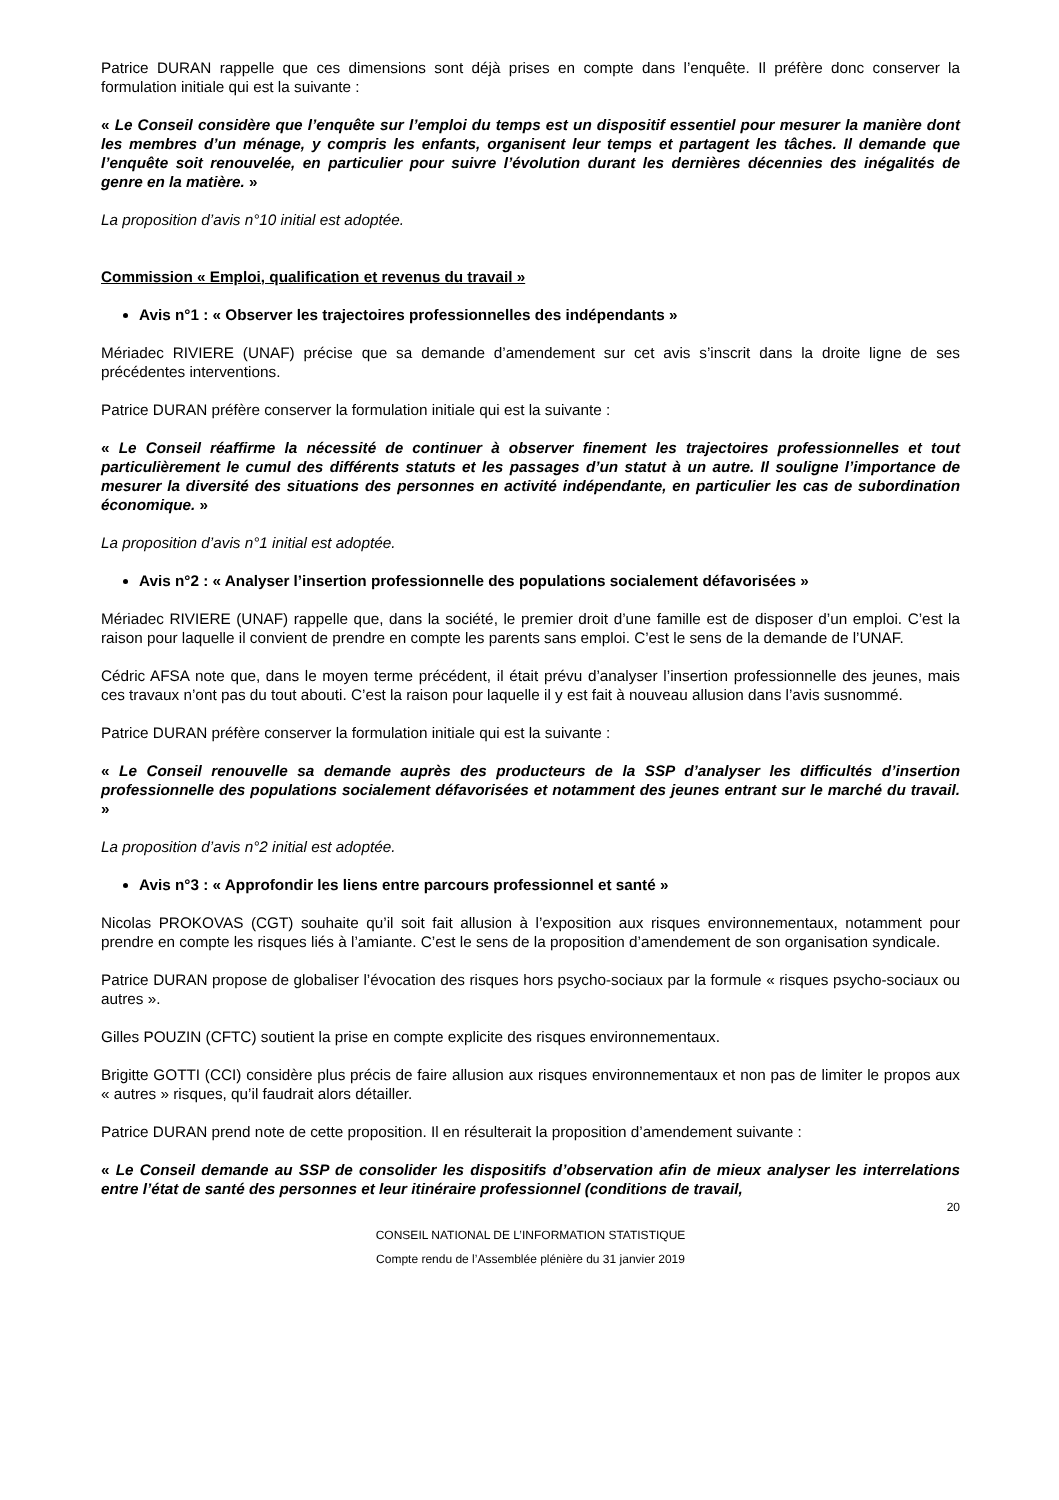Patrice DURAN rappelle que ces dimensions sont déjà prises en compte dans l’enquête. Il préfère donc conserver la formulation initiale qui est la suivante :
« Le Conseil considère que l’enquête sur l’emploi du temps est un dispositif essentiel pour mesurer la manière dont les membres d’un ménage, y compris les enfants, organisent leur temps et partagent les tâches. Il demande que l’enquête soit renouvelée, en particulier pour suivre l’évolution durant les dernières décennies des inégalités de genre en la matière. »
La proposition d’avis n°10 initial est adoptée.
Commission « Emploi, qualification et revenus du travail »
Avis n°1 : « Observer les trajectoires professionnelles des indépendants »
Mériadec RIVIERE (UNAF) précise que sa demande d’amendement sur cet avis s’inscrit dans la droite ligne de ses précédentes interventions.
Patrice DURAN préfère conserver la formulation initiale qui est la suivante :
« Le Conseil réaffirme la nécessité de continuer à observer finement les trajectoires professionnelles et tout particulièrement le cumul des différents statuts et les passages d’un statut à un autre. Il souligne l’importance de mesurer la diversité des situations des personnes en activité indépendante, en particulier les cas de subordination économique. »
La proposition d’avis n°1 initial est adoptée.
Avis n°2 : « Analyser l’insertion professionnelle des populations socialement défavorisées »
Mériadec RIVIERE (UNAF) rappelle que, dans la société, le premier droit d’une famille est de disposer d’un emploi. C’est la raison pour laquelle il convient de prendre en compte les parents sans emploi. C’est le sens de la demande de l’UNAF.
Cédric AFSA note que, dans le moyen terme précédent, il était prévu d’analyser l’insertion professionnelle des jeunes, mais ces travaux n’ont pas du tout abouti. C’est la raison pour laquelle il y est fait à nouveau allusion dans l’avis susnommé.
Patrice DURAN préfère conserver la formulation initiale qui est la suivante :
« Le Conseil renouvelle sa demande auprès des producteurs de la SSP d’analyser les difficultés d’insertion professionnelle des populations socialement défavorisées et notamment des jeunes entrant sur le marché du travail. »
La proposition d’avis n°2 initial est adoptée.
Avis n°3 : « Approfondir les liens entre parcours professionnel et santé »
Nicolas PROKOVAS (CGT) souhaite qu’il soit fait allusion à l’exposition aux risques environnementaux, notamment pour prendre en compte les risques liés à l’amiante. C’est le sens de la proposition d’amendement de son organisation syndicale.
Patrice DURAN propose de globaliser l’évocation des risques hors psycho-sociaux par la formule « risques psycho-sociaux ou autres ».
Gilles POUZIN (CFTC) soutient la prise en compte explicite des risques environnementaux.
Brigitte GOTTI (CCI) considère plus précis de faire allusion aux risques environnementaux et non pas de limiter le propos aux « autres » risques, qu’il faudrait alors détailler.
Patrice DURAN prend note de cette proposition. Il en résulterait la proposition d’amendement suivante :
« Le Conseil demande au SSP de consolider les dispositifs d’observation afin de mieux analyser les interrelations entre l’état de santé des personnes et leur itinéraire professionnel (conditions de travail,
20
CONSEIL NATIONAL DE L’INFORMATION STATISTIQUE
Compte rendu de l’Assemblée plénière du 31 janvier 2019